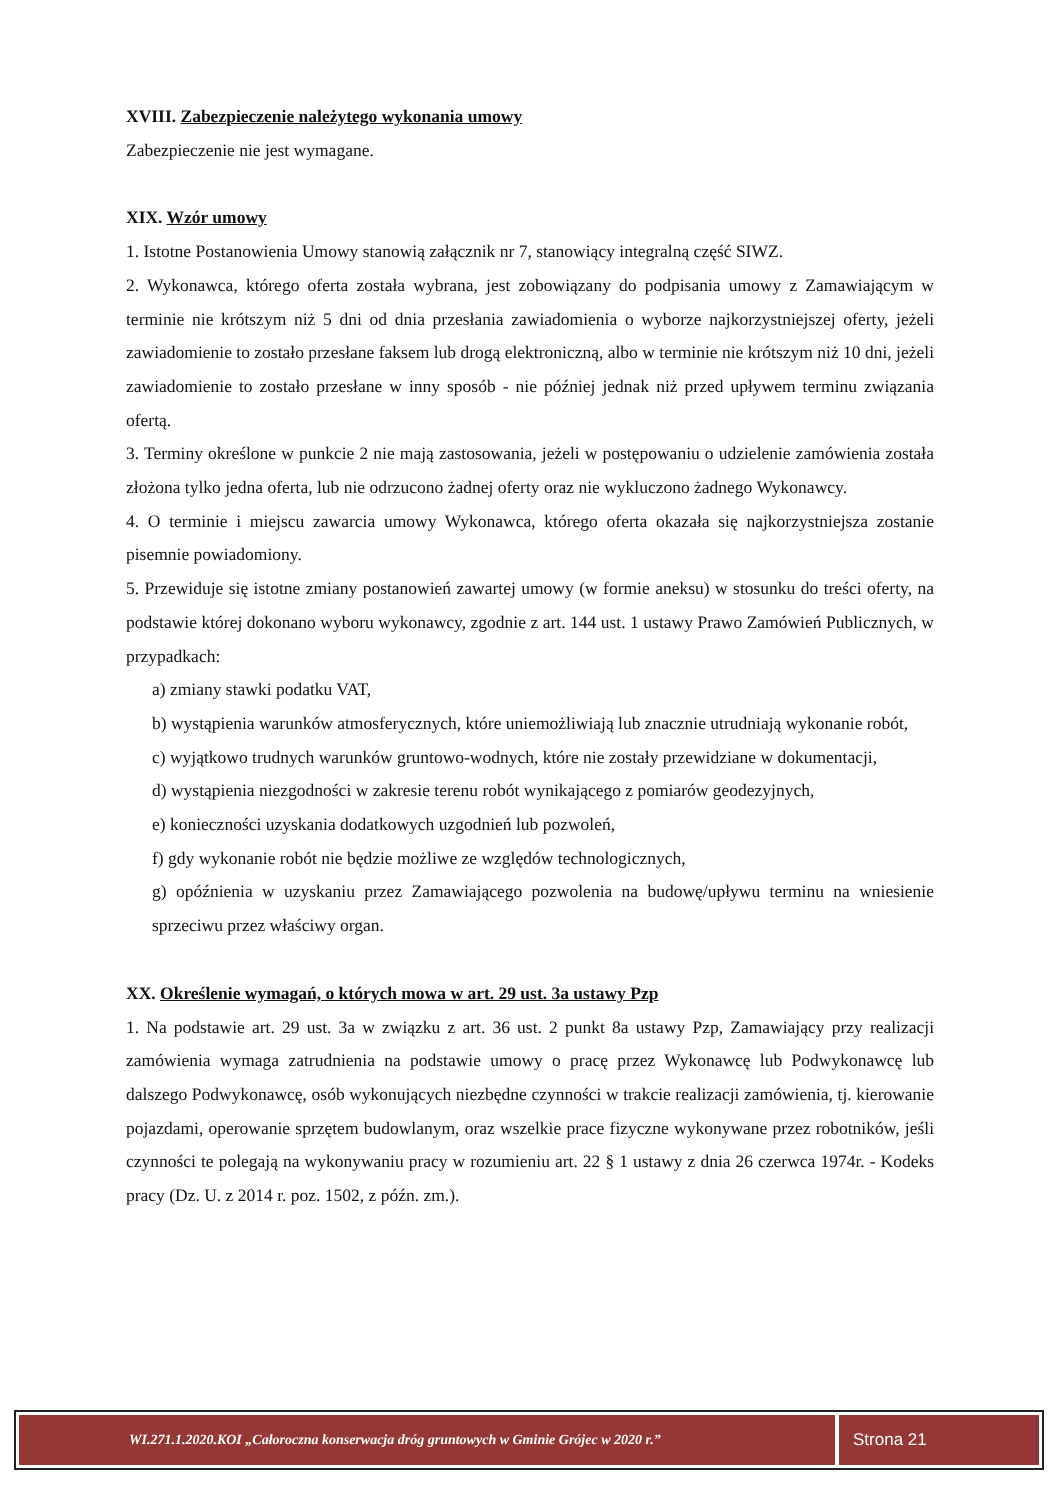XVIII. Zabezpieczenie należytego wykonania umowy
Zabezpieczenie nie jest wymagane.
XIX. Wzór umowy
1. Istotne Postanowienia Umowy stanowią załącznik nr 7, stanowiący integralną część SIWZ.
2. Wykonawca, którego oferta została wybrana, jest zobowiązany do podpisania umowy z Zamawiającym w terminie nie krótszym niż 5 dni od dnia przesłania zawiadomienia o wyborze najkorzystniejszej oferty, jeżeli zawiadomienie to zostało przesłane faksem lub drogą elektroniczną, albo w terminie nie krótszym niż 10 dni, jeżeli zawiadomienie to zostało przesłane w inny sposób - nie później jednak niż przed upływem terminu związania ofertą.
3. Terminy określone w punkcie 2 nie mają zastosowania, jeżeli w postępowaniu o udzielenie zamówienia została złożona tylko jedna oferta, lub nie odrzucono żadnej oferty oraz nie wykluczono żadnego Wykonawcy.
4. O terminie i miejscu zawarcia umowy Wykonawca, którego oferta okazała się najkorzystniejsza zostanie pisemnie powiadomiony.
5. Przewiduje się istotne zmiany postanowień zawartej umowy (w formie aneksu) w stosunku do treści oferty, na podstawie której dokonano wyboru wykonawcy, zgodnie z art. 144 ust. 1 ustawy Prawo Zamówień Publicznych, w przypadkach:
a) zmiany stawki podatku VAT,
b) wystąpienia warunków atmosferycznych, które uniemożliwiają lub znacznie utrudniają wykonanie robót,
c) wyjątkowo trudnych warunków gruntowo-wodnych, które nie zostały przewidziane w dokumentacji,
d) wystąpienia niezgodności w zakresie terenu robót wynikającego z pomiarów geodezyjnych,
e) konieczności uzyskania dodatkowych uzgodnień lub pozwoleń,
f) gdy wykonanie robót nie będzie możliwe ze względów technologicznych,
g) opóźnienia w uzyskaniu przez Zamawiającego pozwolenia na budowę/upływu terminu na wniesienie sprzeciwu przez właściwy organ.
XX. Określenie wymagań, o których mowa w art. 29 ust. 3a ustawy Pzp
1. Na podstawie art. 29 ust. 3a w związku z art. 36 ust. 2 punkt 8a ustawy Pzp, Zamawiający przy realizacji zamówienia wymaga zatrudnienia na podstawie umowy o pracę przez Wykonawcę lub Podwykonawcę lub dalszego Podwykonawcę, osób wykonujących niezbędne czynności w trakcie realizacji zamówienia, tj. kierowanie pojazdami, operowanie sprzętem budowlanym, oraz wszelkie prace fizyczne wykonywane przez robotników, jeśli czynności te polegają na wykonywaniu pracy w rozumieniu art. 22 § 1 ustawy z dnia 26 czerwca 1974r. - Kodeks pracy (Dz. U. z 2014 r. poz. 1502, z późn. zm.).
WI.271.1.2020.KOI „Całoroczna konserwacja dróg gruntowych w Gminie Grójec w 2020 r.”
Strona 21